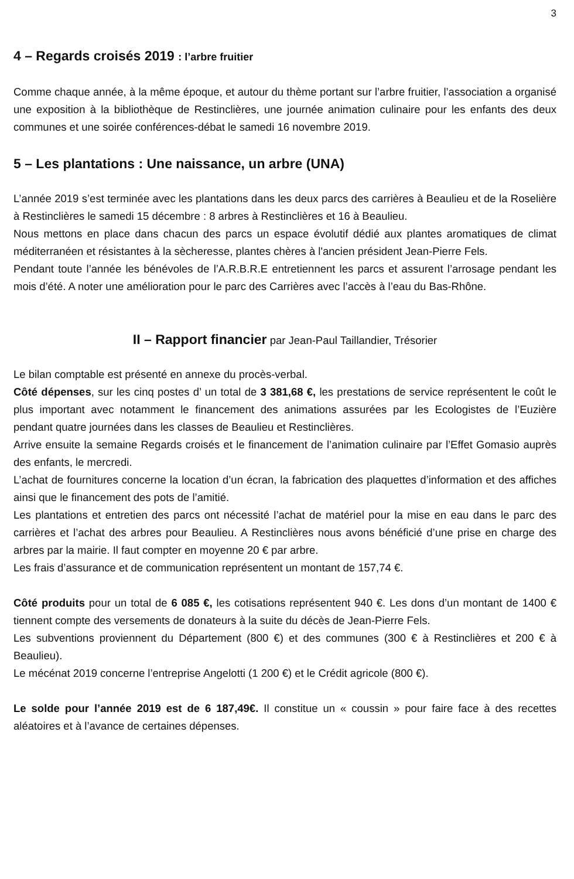3
4 – Regards croisés 2019 : l’arbre fruitier
Comme chaque année, à la même époque, et autour du thème portant sur l’arbre fruitier, l’association a organisé une exposition à la bibliothèque de Restinclières, une journée animation culinaire pour les enfants des deux communes et une soirée conférences-débat le samedi 16 novembre 2019.
5 – Les plantations : Une naissance, un arbre (UNA)
L’année 2019 s’est terminée avec les plantations dans les deux parcs des carrières à Beaulieu et de la Roselière à Restinclières le samedi 15 décembre : 8 arbres à Restinclières et 16 à Beaulieu.
Nous mettons en place dans chacun des parcs un espace évolutif dédié aux plantes aromatiques de climat méditerranéen et résistantes à la sècheresse, plantes chères à l'ancien président Jean-Pierre Fels.
Pendant toute l’année les bénévoles de l’A.R.B.R.E entretiennent les parcs et assurent l’arrosage pendant les mois d’été. A noter une amélioration pour le parc des Carrières avec l’accès à l’eau du Bas-Rhône.
II – Rapport financier par Jean-Paul Taillandier, Trésorier
Le bilan comptable est présenté en annexe du procès-verbal.
Côté dépenses, sur les cinq postes d’ un total de 3 381,68 €, les prestations de service représentent le coût le plus important avec notamment le financement des animations assurées par les Ecologistes de l’Euzière pendant quatre journées dans les classes de Beaulieu et Restinclières.
Arrive ensuite la semaine Regards croisés et le financement de l’animation culinaire par l’Effet Gomasio auprès des enfants, le mercredi.
L’achat de fournitures concerne la location d’un écran, la fabrication des plaquettes d’information et des affiches ainsi que le financement des pots de l’amitié.
Les plantations et entretien des parcs ont nécessité l’achat de matériel pour la mise en eau dans le parc des carrières et l’achat des arbres pour Beaulieu. A Restinclières nous avons bénéficié d’une prise en charge des arbres par la mairie. Il faut compter en moyenne 20 € par arbre.
Les frais d’assurance et de communication représentent un montant de 157,74 €.
Côté produits pour un total de 6 085 €, les cotisations représentent 940 €. Les dons d’un montant de 1400 € tiennent compte des versements de donateurs à la suite du décès de Jean-Pierre Fels.
Les subventions proviennent du Département (800 €) et des communes (300 € à Restinclières et 200 € à Beaulieu).
Le mécénat 2019 concerne l’entreprise Angelotti (1 200 €) et le Crédit agricole (800 €).
Le solde pour l’année 2019 est de 6 187,49€. Il constitue un « coussin » pour faire face à des recettes aléatoires et à l’avance de certaines dépenses.